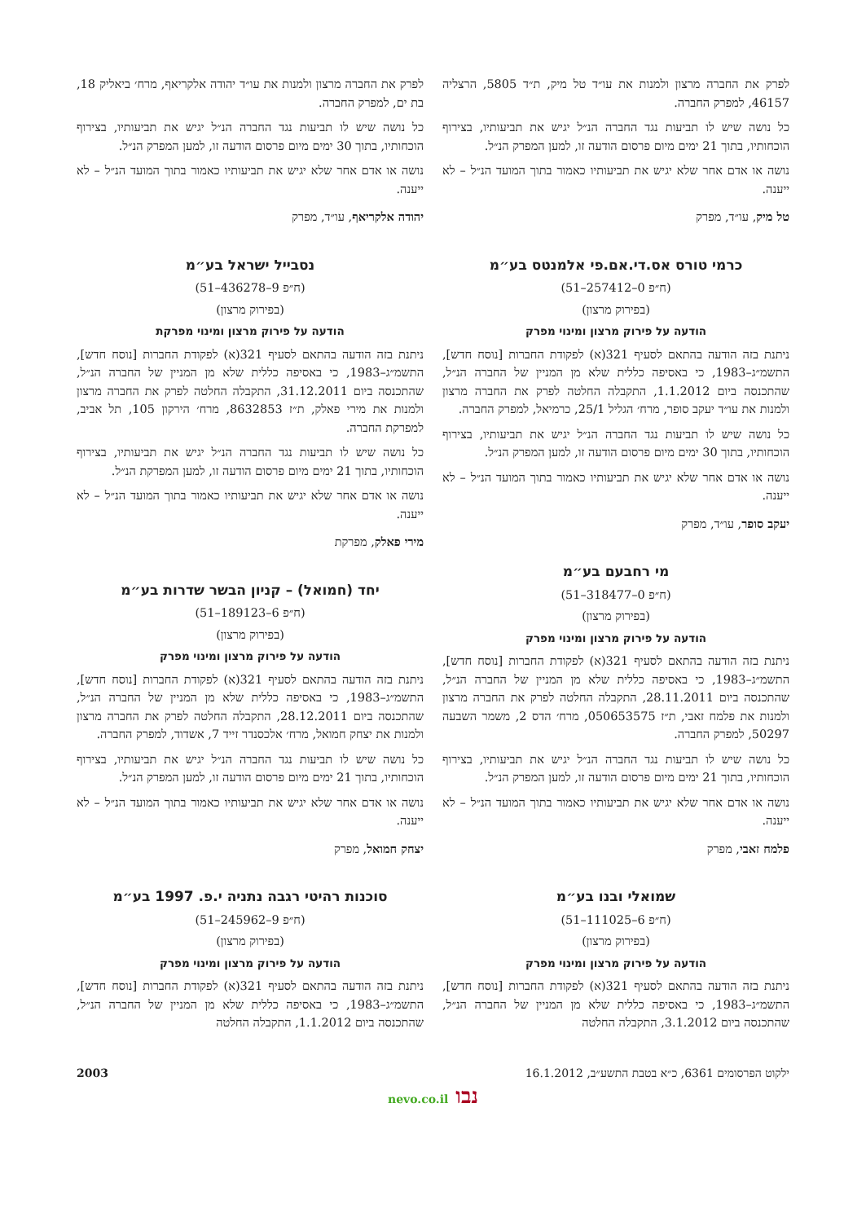לפרק את החברה מרצון ולמנות את עו״ד טל מיק, ת״ד 5805, הרצליה 46157, למפרק החברה.
כל נושה שיש לו תביעות נגד החברה הנ״ל יגיש את תביעותיו, בצירוף הוכחותיו, בתוך 21 ימים מיום פרסום הודעה זו, למען המפרק הנ״ל.
נושה או אדם אחר שלא יגיש את תביעותיו כאמור בתוך המועד הנ״ל – לא ייענה.
טל מיק, עו״ד, מפרק
כרמי טורס אס.די.אם.פי אלמנטס בע״מ
(ח״פ 0–257412–51)
(בפירוק מרצון)
הודעה על פירוק מרצון ומינוי מפרק
ניתנת בזה הודעה בהתאם לסעיף 321(א) לפקודת החברות [נוסח חדש], התשמ״ג–1983, כי באסיפה כללית שלא מן המניין של החברה הנ״ל, שהתכנסה ביום 1.1.2012, התקבלה החלטה לפרק את החברה מרצון ולמנות את עו״ד יעקב סופר, מרח׳ הגליל 25/1, כרמיאל, למפרק החברה.
כל נושה שיש לו תביעות נגד החברה הנ״ל יגיש את תביעותיו, בצירוף הוכחותיו, בתוך 30 ימים מיום פרסום הודעה זו, למען המפרק הנ״ל.
נושה או אדם אחר שלא יגיש את תביעותיו כאמור בתוך המועד הנ״ל – לא ייענה.
יעקב סופר, עו״ד, מפרק
מי רחבעם בע״מ
(ח״פ 0–318477–51)
(בפירוק מרצון)
הודעה על פירוק מרצון ומינוי מפרק
ניתנת בזה הודעה בהתאם לסעיף 321(א) לפקודת החברות [נוסח חדש], התשמ״ג–1983, כי באסיפה כללית שלא מן המניין של החברה הנ״ל, שהתכנסה ביום 28.11.2011, התקבלה החלטה לפרק את החברה מרצון ולמנות את פלמח זאבי, ת״ז 050653575, מרח׳ הדס 2, משמר השבעה 50297, למפרק החברה.
כל נושה שיש לו תביעות נגד החברה הנ״ל יגיש את תביעותיו, בצירוף הוכחותיו, בתוך 21 ימים מיום פרסום הודעה זו, למען המפרק הנ״ל.
נושה או אדם אחר שלא יגיש את תביעותיו כאמור בתוך המועד הנ״ל – לא ייענה.
פלמח זאבי, מפרק
שמואלי ובנו בע״מ
(ח״פ 6–111025–51)
(בפירוק מרצון)
הודעה על פירוק מרצון ומינוי מפרק
ניתנת בזה הודעה בהתאם לסעיף 321(א) לפקודת החברות [נוסח חדש], התשמ״ג–1983, כי באסיפה כללית שלא מן המניין של החברה הנ״ל, שהתכנסה ביום 3.1.2012, התקבלה החלטה
לפרק את החברה מרצון ולמנות את עו״ד יהודה אלקריאף, מרח׳ ביאליק 18, בת ים, למפרק החברה.
כל נושה שיש לו תביעות נגד החברה הנ״ל יגיש את תביעותיו, בצירוף הוכחותיו, בתוך 30 ימים מיום פרסום הודעה זו, למען המפרק הנ״ל.
נושה או אדם אחר שלא יגיש את תביעותיו כאמור בתוך המועד הנ״ל – לא ייענה.
יהודה אלקריאף, עו״ד, מפרק
נסבייל ישראל בע״מ
(ח״פ 9–436278–51)
(בפירוק מרצון)
הודעה על פירוק מרצון ומינוי מפרקת
ניתנת בזה הודעה בהתאם לסעיף 321(א) לפקודת החברות [נוסח חדש], התשמ״ג–1983, כי באסיפה כללית שלא מן המניין של החברה הנ״ל, שהתכנסה ביום 31.12.2011, התקבלה החלטה לפרק את החברה מרצון ולמנות את מירי פאלק, ת״ז 8632853, מרח׳ הירקון 105, תל אביב, למפרקת החברה.
כל נושה שיש לו תביעות נגד החברה הנ״ל יגיש את תביעותיו, בצירוף הוכחותיו, בתוך 21 ימים מיום פרסום הודעה זו, למען המפרקת הנ״ל.
נושה או אדם אחר שלא יגיש את תביעותיו כאמור בתוך המועד הנ״ל – לא ייענה.
מירי פאלק, מפרקת
יחד (חמואל) – קניון הבשר שדרות בע״מ
(ח״פ 6–189123–51)
(בפירוק מרצון)
הודעה על פירוק מרצון ומינוי מפרק
ניתנת בזה הודעה בהתאם לסעיף 321(א) לפקודת החברות [נוסח חדש], התשמ״ג–1983, כי באסיפה כללית שלא מן המניין של החברה הנ״ל, שהתכנסה ביום 28.12.2011, התקבלה החלטה לפרק את החברה מרצון ולמנות את יצחק חמואל, מרח׳ אלכסנדר זייד 7, אשדוד, למפרק החברה.
כל נושה שיש לו תביעות נגד החברה הנ״ל יגיש את תביעותיו, בצירוף הוכחותיו, בתוך 21 ימים מיום פרסום הודעה זו, למען המפרק הנ״ל.
נושה או אדם אחר שלא יגיש את תביעותיו כאמור בתוך המועד הנ״ל – לא ייענה.
יצחק חמואל, מפרק
סוכנות רהיטי רגבה נתניה י.פ. 1997 בע״מ
(ח״פ 9–245962–51)
(בפירוק מרצון)
הודעה על פירוק מרצון ומינוי מפרק
ניתנת בזה הודעה בהתאם לסעיף 321(א) לפקודת החברות [נוסח חדש], התשמ״ג–1983, כי באסיפה כללית שלא מן המניין של החברה הנ״ל, שהתכנסה ביום 1.1.2012, התקבלה החלטה
ילקוט הפרסומים 6361, כ״א בטבת התשע״ב, 16.1.2012 2003
נבו nevo.co.il